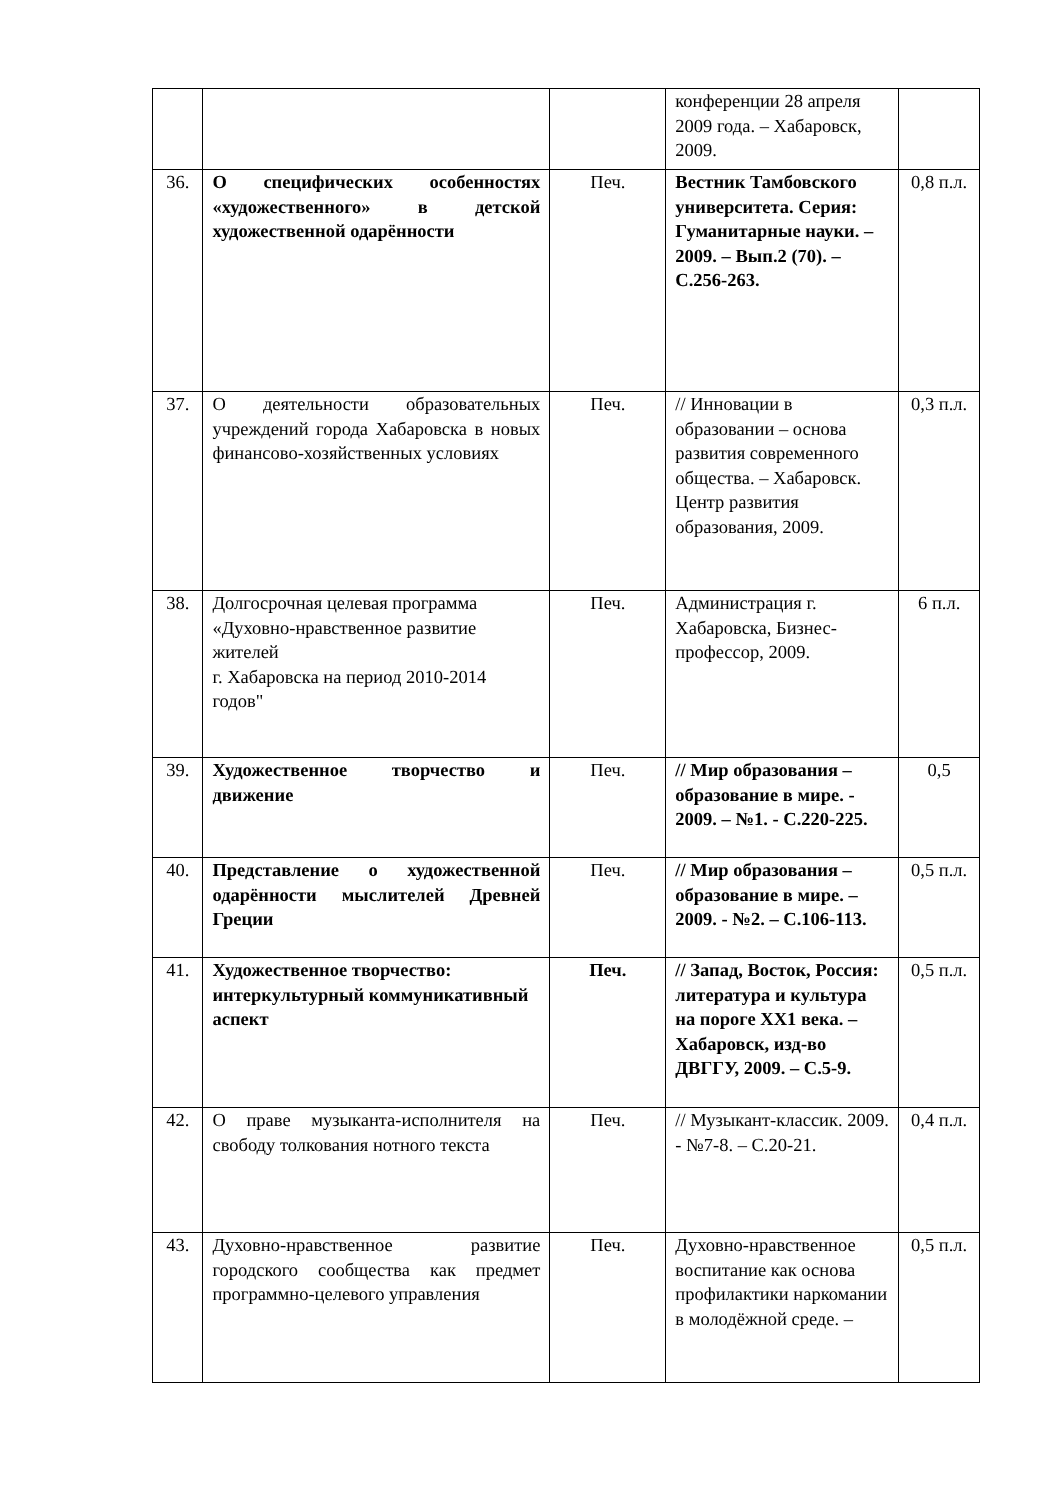| | | | конференции 28 апреля 2009 года. – Хабаровск, 2009. | |
| 36. | О специфических особенностях «художественного» в детской художественной одарённости | Печ. | Вестник Тамбовского университета. Серия: Гуманитарные науки. – 2009. – Вып.2 (70). – С.256-263. | 0,8 п.л. |
| 37. | О деятельности образовательных учреждений города Хабаровска в новых финансово-хозяйственных условиях | Печ. | // Инновации в образовании – основа развития современного общества. – Хабаровск. Центр развития образования, 2009. | 0,3 п.л. |
| 38. | Долгосрочная целевая программа «Духовно-нравственное развитие жителей г. Хабаровска на период 2010-2014 годов" | Печ. | Администрация г. Хабаровска, Бизнес-профессор, 2009. | 6 п.л. |
| 39. | Художественное творчество и движение | Печ. | // Мир образования – образование в мире. - 2009. – №1. - С.220-225. | 0,5 |
| 40. | Представление о художественной одарённости мыслителей Древней Греции | Печ. | // Мир образования – образование в мире. – 2009. - №2. – С.106-113. | 0,5 п.л. |
| 41. | Художественное творчество: интеркультурный коммуникативный аспект | Печ. | // Запад, Восток, Россия: литература и культура на пороге ХХ1 века. – Хабаровск, изд-во ДВГГУ, 2009. – С.5-9. | 0,5 п.л. |
| 42. | О праве музыканта-исполнителя на свободу толкования нотного текста | Печ. | // Музыкант-классик. 2009. - №7-8. – С.20-21. | 0,4 п.л. |
| 43. | Духовно-нравственное развитие городского сообщества как предмет программно-целевого управления | Печ. | Духовно-нравственное воспитание как основа профилактики наркомании в молодёжной среде. – | 0,5 п.л. |